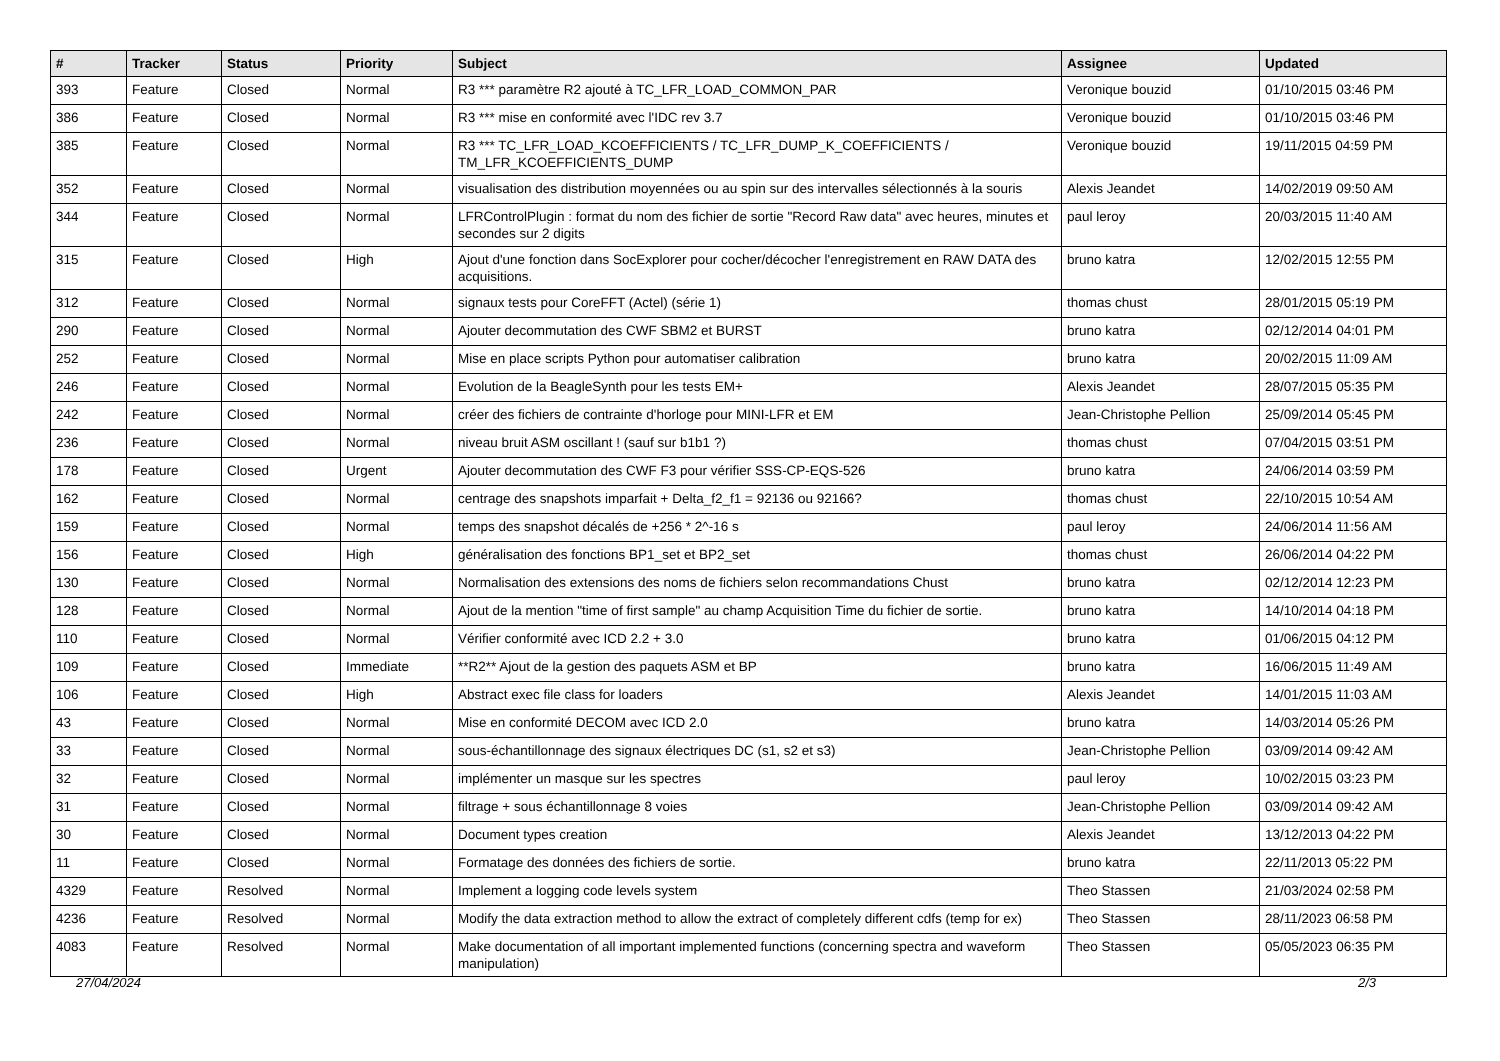| # | Tracker | Status | Priority | Subject | Assignee | Updated |
| --- | --- | --- | --- | --- | --- | --- |
| 393 | Feature | Closed | Normal | R3 *** paramètre R2 ajouté à TC_LFR_LOAD_COMMON_PAR | Veronique bouzid | 01/10/2015 03:46 PM |
| 386 | Feature | Closed | Normal | R3 *** mise en conformité avec l'IDC rev 3.7 | Veronique bouzid | 01/10/2015 03:46 PM |
| 385 | Feature | Closed | Normal | R3 *** TC_LFR_LOAD_KCOEFFICIENTS / TC_LFR_DUMP_K_COEFFICIENTS / TM_LFR_KCOEFFICIENTS_DUMP | Veronique bouzid | 19/11/2015 04:59 PM |
| 352 | Feature | Closed | Normal | visualisation des distribution moyennées ou au spin sur des intervalles sélectionnés à la souris | Alexis Jeandet | 14/02/2019 09:50 AM |
| 344 | Feature | Closed | Normal | LFRControlPlugin : format du nom des fichier de sortie "Record Raw data" avec heures, minutes et secondes sur 2 digits | paul leroy | 20/03/2015 11:40 AM |
| 315 | Feature | Closed | High | Ajout d'une fonction dans SocExplorer pour cocher/décocher l'enregistrement en RAW DATA des acquisitions. | bruno katra | 12/02/2015 12:55 PM |
| 312 | Feature | Closed | Normal | signaux tests pour CoreFFT (Actel) (série 1) | thomas chust | 28/01/2015 05:19 PM |
| 290 | Feature | Closed | Normal | Ajouter decommutation des CWF SBM2 et BURST | bruno katra | 02/12/2014 04:01 PM |
| 252 | Feature | Closed | Normal | Mise en place scripts Python pour automatiser calibration | bruno katra | 20/02/2015 11:09 AM |
| 246 | Feature | Closed | Normal | Evolution de la BeagleSynth pour les tests EM+ | Alexis Jeandet | 28/07/2015 05:35 PM |
| 242 | Feature | Closed | Normal | créer des fichiers de contrainte d'horloge pour MINI-LFR et EM | Jean-Christophe Pellion | 25/09/2014 05:45 PM |
| 236 | Feature | Closed | Normal | niveau bruit ASM oscillant ! (sauf sur b1b1 ?) | thomas chust | 07/04/2015 03:51 PM |
| 178 | Feature | Closed | Urgent | Ajouter decommutation des CWF F3 pour vérifier SSS-CP-EQS-526 | bruno katra | 24/06/2014 03:59 PM |
| 162 | Feature | Closed | Normal | centrage des snapshots imparfait + Delta_f2_f1 = 92136 ou 92166? | thomas chust | 22/10/2015 10:54 AM |
| 159 | Feature | Closed | Normal | temps des snapshot décalés de +256 * 2^-16 s | paul leroy | 24/06/2014 11:56 AM |
| 156 | Feature | Closed | High | généralisation des fonctions BP1_set et BP2_set | thomas chust | 26/06/2014 04:22 PM |
| 130 | Feature | Closed | Normal | Normalisation des extensions des noms de fichiers selon recommandations Chust | bruno katra | 02/12/2014 12:23 PM |
| 128 | Feature | Closed | Normal | Ajout de la mention "time of first sample" au champ Acquisition Time du fichier de sortie. | bruno katra | 14/10/2014 04:18 PM |
| 110 | Feature | Closed | Normal | Vérifier conformité avec ICD 2.2 + 3.0 | bruno katra | 01/06/2015 04:12 PM |
| 109 | Feature | Closed | Immediate | **R2** Ajout de la gestion des paquets ASM et BP | bruno katra | 16/06/2015 11:49 AM |
| 106 | Feature | Closed | High | Abstract exec file class for loaders | Alexis Jeandet | 14/01/2015 11:03 AM |
| 43 | Feature | Closed | Normal | Mise en conformité DECOM avec ICD 2.0 | bruno katra | 14/03/2014 05:26 PM |
| 33 | Feature | Closed | Normal | sous-échantillonnage des signaux électriques DC (s1, s2 et s3) | Jean-Christophe Pellion | 03/09/2014 09:42 AM |
| 32 | Feature | Closed | Normal | implémenter un masque sur les spectres | paul leroy | 10/02/2015 03:23 PM |
| 31 | Feature | Closed | Normal | filtrage + sous échantillonnage 8 voies | Jean-Christophe Pellion | 03/09/2014 09:42 AM |
| 30 | Feature | Closed | Normal | Document types creation | Alexis Jeandet | 13/12/2013 04:22 PM |
| 11 | Feature | Closed | Normal | Formatage des données des fichiers de sortie. | bruno katra | 22/11/2013 05:22 PM |
| 4329 | Feature | Resolved | Normal | Implement a logging code levels system | Theo Stassen | 21/03/2024 02:58 PM |
| 4236 | Feature | Resolved | Normal | Modify the data extraction method to allow the extract of completely different cdfs (temp for ex) | Theo Stassen | 28/11/2023 06:58 PM |
| 4083 | Feature | Resolved | Normal | Make documentation of all important implemented functions (concerning spectra and waveform manipulation) | Theo Stassen | 05/05/2023 06:35 PM |
27/04/2024 2/3